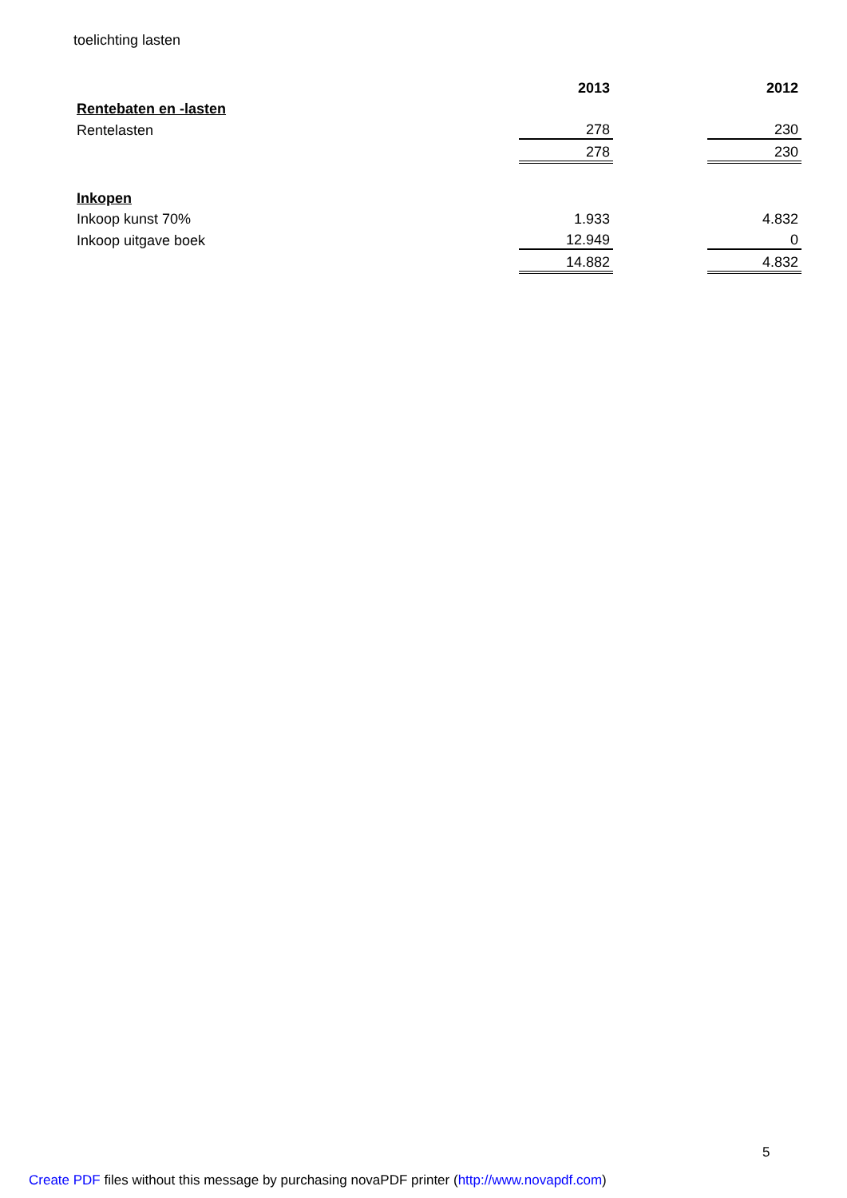toelichting lasten
| | 2013 | | 2012 |
| --- | --- | --- | --- |
| Rentebaten en -lasten | | | |
| Rentelasten | 278 | | 230 |
| | 278 | | 230 |
| Inkopen | | | |
| Inkoop kunst 70% | 1.933 | | 4.832 |
| Inkoop uitgave boek | 12.949 | | 0 |
| | 14.882 | | 4.832 |
5
Create PDF files without this message by purchasing novaPDF printer (http://www.novapdf.com)